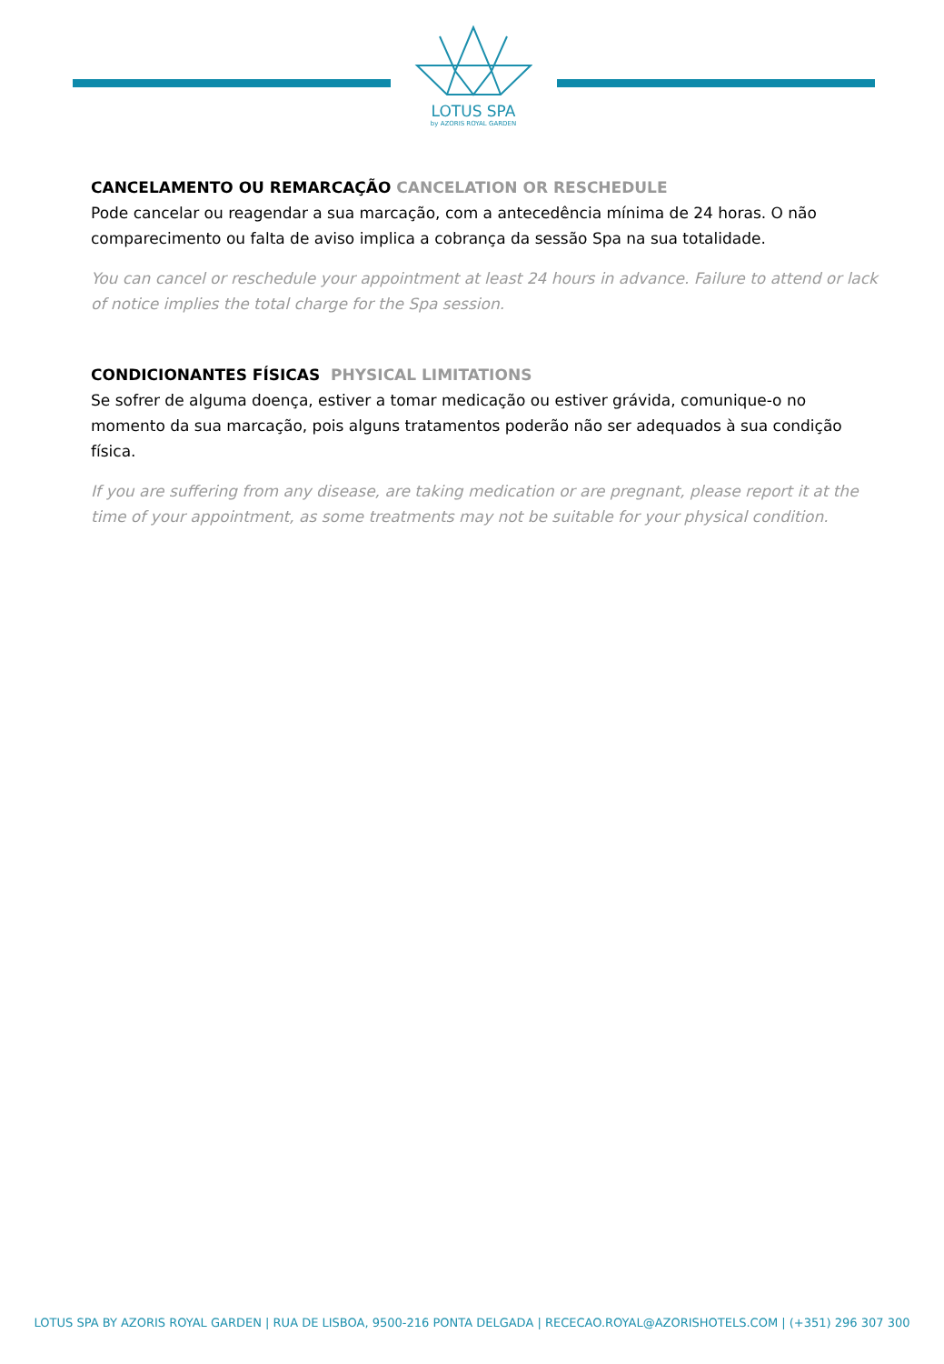LOTUS SPA
by AZORIS ROYAL GARDEN
CANCELAMENTO OU REMARCAÇÃO CANCELATION OR RESCHEDULE
Pode cancelar ou reagendar a sua marcação, com a antecedência mínima de 24 horas. O não comparecimento ou falta de aviso implica a cobrança da sessão Spa na sua totalidade.
You can cancel or reschedule your appointment at least 24 hours in advance. Failure to attend or lack of notice implies the total charge for the Spa session.
CONDICIONANTES FÍSICAS PHYSICAL LIMITATIONS
Se sofrer de alguma doença, estiver a tomar medicação ou estiver grávida, comunique-o no momento da sua marcação, pois alguns tratamentos poderão não ser adequados à sua condição física.
If you are suffering from any disease, are taking medication or are pregnant, please report it at the time of your appointment, as some treatments may not be suitable for your physical condition.
LOTUS SPA BY AZORIS ROYAL GARDEN | RUA DE LISBOA, 9500-216 PONTA DELGADA | RECECAO.ROYAL@AZORISHOTELS.COM | (+351) 296 307 300